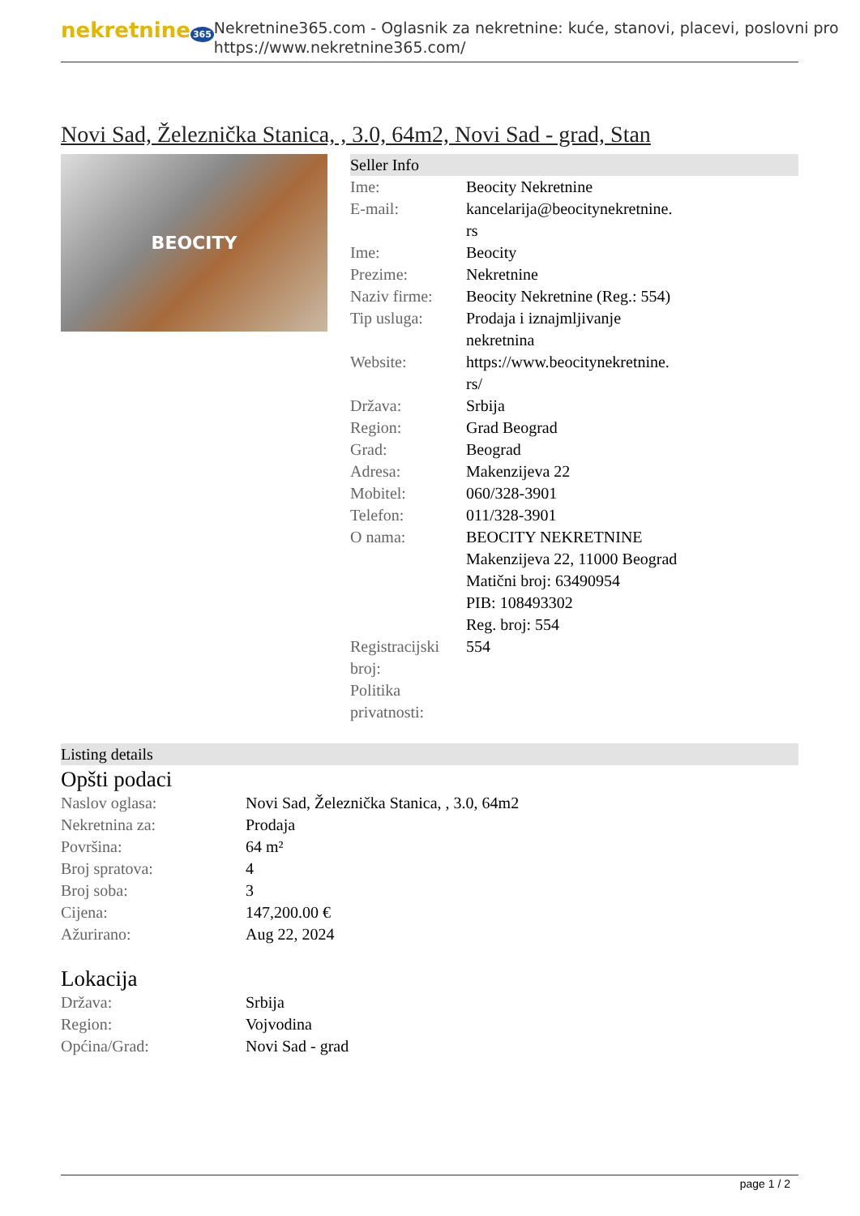nekretnine 365
Nekretnine365.com - Oglasnik za nekretnine: kuće, stanovi, placevi, poslovni pro
https://www.nekretnine365.com/
Novi Sad, Železnička Stanica, , 3.0, 64m2, Novi Sad - grad, Stan
BEOCITY
Seller Info
| Ime: | Beocity Nekretnine |
| E-mail: | kancelarija@beocitynekretnine. rs |
| Ime: | Beocity |
| Prezime: | Nekretnine |
| Naziv firme: | Beocity Nekretnine (Reg.: 554) |
| Tip usluga: | Prodaja i iznajmljivanje nekretnina |
| Website: | https://www.beocitynekretnine. rs/ |
| Država: | Srbija |
| Region: | Grad Beograd |
| Grad: | Beograd |
| Adresa: | Makenzijeva 22 |
| Mobitel: | 060/328-3901 |
| Telefon: | 011/328-3901 |
| O nama: | BEOCITY NEKRETNINE Makenzijeva 22, 11000 Beograd Matični broj: 63490954 PIB: 108493302 Reg. broj: 554 |
| Registracijski broj: | 554 |
| Politika privatnosti: | |
Listing details
Opšti podaci
| Naslov oglasa: | Novi Sad, Železnička Stanica, , 3.0, 64m2 |
| Nekretnina za: | Prodaja |
| Površina: | 64 m² |
| Broj spratova: | 4 |
| Broj soba: | 3 |
| Cijena: | 147,200.00 € |
| Ažurirano: | Aug 22, 2024 |
Lokacija
| Država: | Srbija |
| Region: | Vojvodina |
| Općina/Grad: | Novi Sad - grad |
page 1 / 2